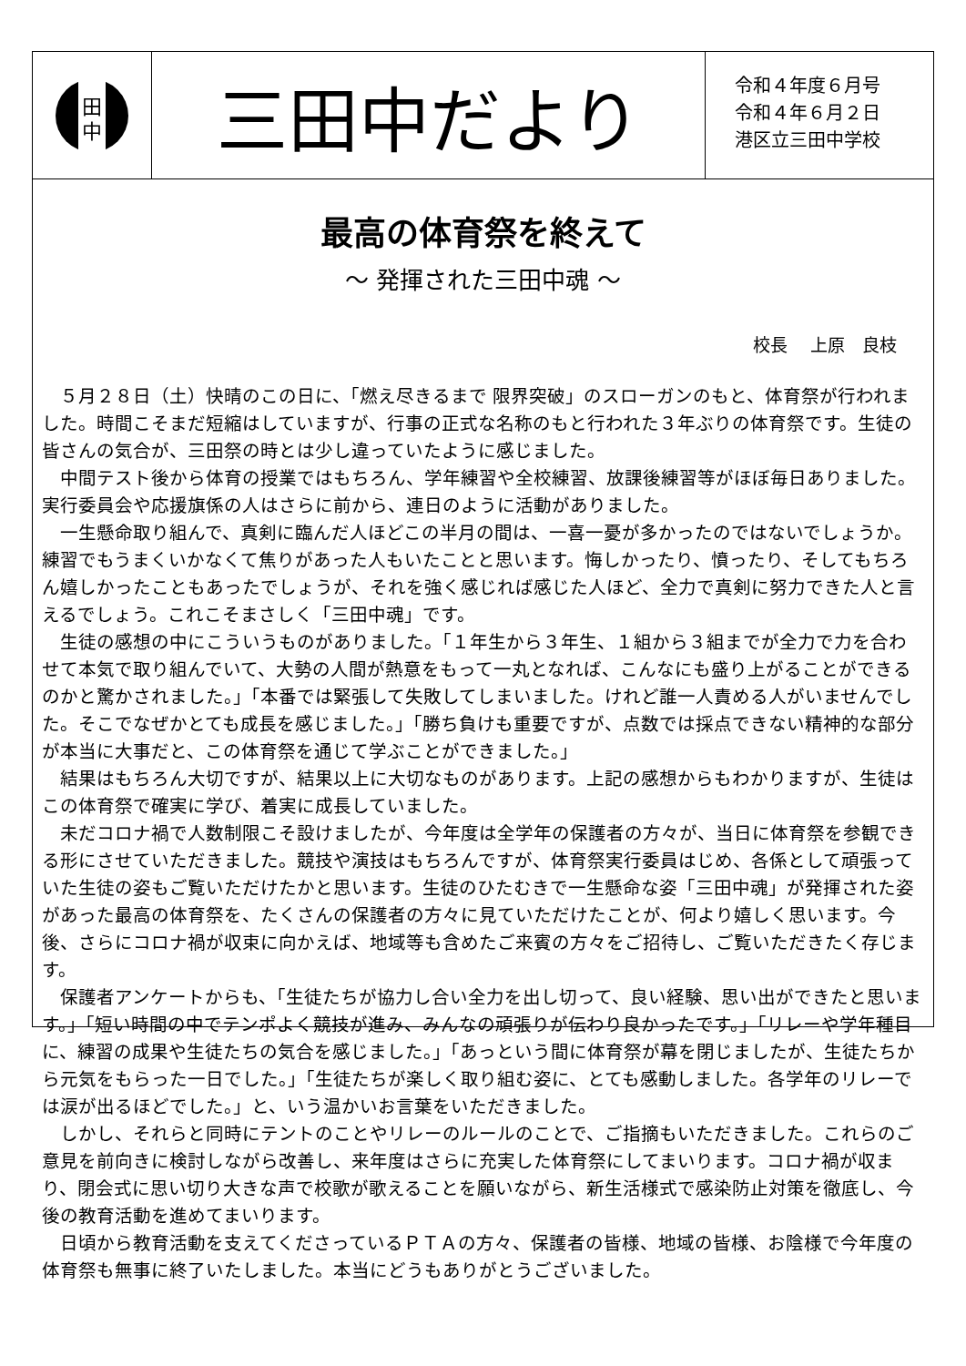田
中
三田中だより
令和４年度６月号
令和４年６月２日
港区立三田中学校
最高の体育祭を終えて
～ 発揮された三田中魂 ～
校長　 上原　良枝
５月２８日（土）快晴のこの日に、「燃え尽きるまで 限界突破」のスローガンのもと、体育祭が行われました。時間こそまだ短縮はしていますが、行事の正式な名称のもと行われた３年ぶりの体育祭です。生徒の皆さんの気合が、三田祭の時とは少し違っていたように感じました。
中間テスト後から体育の授業ではもちろん、学年練習や全校練習、放課後練習等がほぼ毎日ありました。実行委員会や応援旗係の人はさらに前から、連日のように活動がありました。
一生懸命取り組んで、真剣に臨んだ人ほどこの半月の間は、一喜一憂が多かったのではないでしょうか。練習でもうまくいかなくて焦りがあった人もいたことと思います。悔しかったり、憤ったり、そしてもちろん嬉しかったこともあったでしょうが、それを強く感じれば感じた人ほど、全力で真剣に努力できた人と言えるでしょう。これこそまさしく「三田中魂」です。
生徒の感想の中にこういうものがありました。「１年生から３年生、１組から３組までが全力で力を合わせて本気で取り組んでいて、大勢の人間が熱意をもって一丸となれば、こんなにも盛り上がることができるのかと驚かされました。」「本番では緊張して失敗してしまいました。けれど誰一人責める人がいませんでした。そこでなぜかとても成長を感じました。」「勝ち負けも重要ですが、点数では採点できない精神的な部分が本当に大事だと、この体育祭を通じて学ぶことができました。」
結果はもちろん大切ですが、結果以上に大切なものがあります。上記の感想からもわかりますが、生徒はこの体育祭で確実に学び、着実に成長していました。
未だコロナ禍で人数制限こそ設けましたが、今年度は全学年の保護者の方々が、当日に体育祭を参観できる形にさせていただきました。競技や演技はもちろんですが、体育祭実行委員はじめ、各係として頑張っていた生徒の姿もご覧いただけたかと思います。生徒のひたむきで一生懸命な姿「三田中魂」が発揮された姿があった最高の体育祭を、たくさんの保護者の方々に見ていただけたことが、何より嬉しく思います。今後、さらにコロナ禍が収束に向かえば、地域等も含めたご来賓の方々をご招待し、ご覧いただきたく存じます。
保護者アンケートからも、「生徒たちが協力し合い全力を出し切って、良い経験、思い出ができたと思います。」「短い時間の中でテンポよく競技が進み、みんなの頑張りが伝わり良かったです。」「リレーや学年種目に、練習の成果や生徒たちの気合を感じました。」「あっという間に体育祭が幕を閉じましたが、生徒たちから元気をもらった一日でした。」「生徒たちが楽しく取り組む姿に、とても感動しました。各学年のリレーでは涙が出るほどでした。」と、いう温かいお言葉をいただきました。
しかし、それらと同時にテントのことやリレーのルールのことで、ご指摘もいただきました。これらのご意見を前向きに検討しながら改善し、来年度はさらに充実した体育祭にしてまいります。コロナ禍が収まり、閉会式に思い切り大きな声で校歌が歌えることを願いながら、新生活様式で感染防止対策を徹底し、今後の教育活動を進めてまいります。
日頃から教育活動を支えてくださっているＰＴＡの方々、保護者の皆様、地域の皆様、お陰様で今年度の体育祭も無事に終了いたしました。本当にどうもありがとうございました。